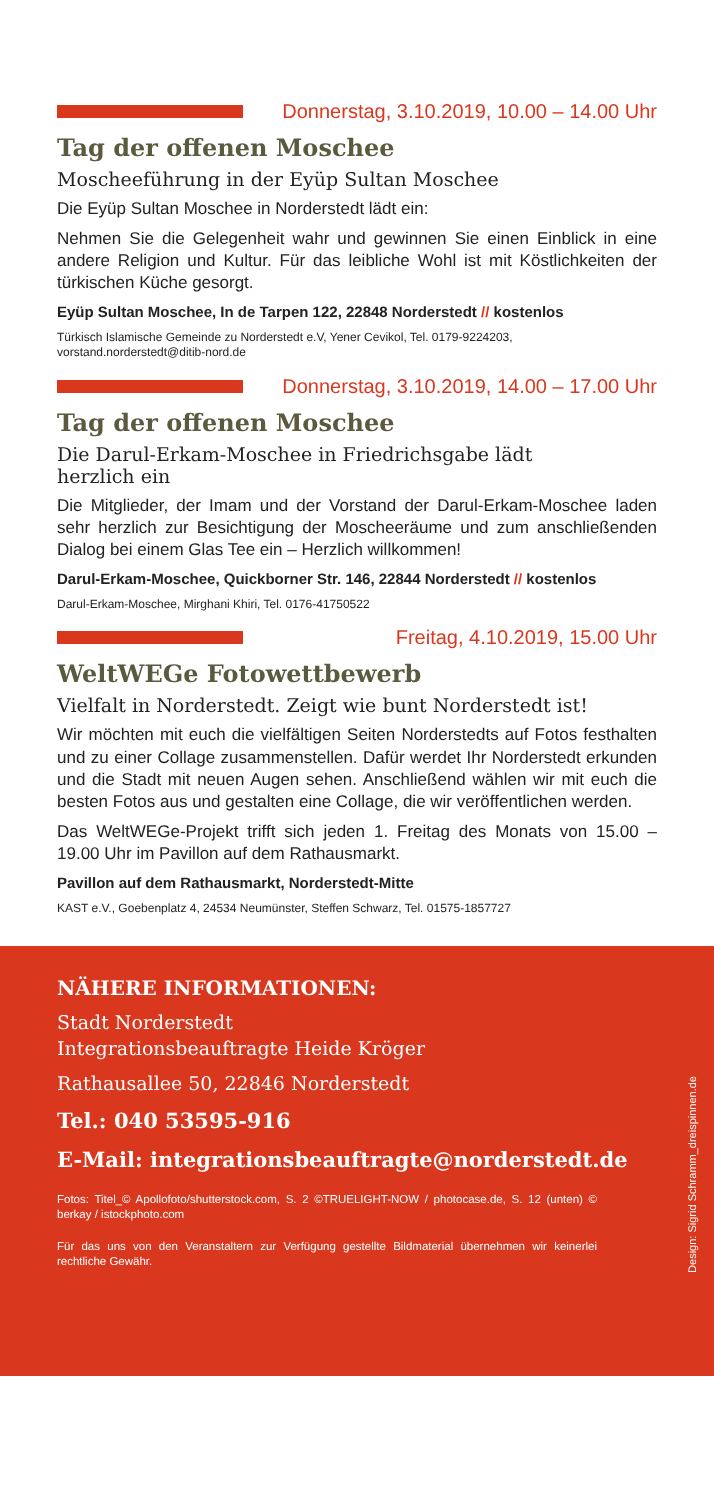Donnerstag, 3.10.2019, 10.00 – 14.00 Uhr
Tag der offenen Moschee
Moscheeführung in der Eyüp Sultan Moschee
Die Eyüp Sultan Moschee in Norderstedt lädt ein:
Nehmen Sie die Gelegenheit wahr und gewinnen Sie einen Einblick in eine andere Religion und Kultur. Für das leibliche Wohl ist mit Köstlichkeiten der türkischen Küche gesorgt.
Eyüp Sultan Moschee, In de Tarpen 122, 22848 Norderstedt // kostenlos
Türkisch Islamische Gemeinde zu Norderstedt e.V, Yener Cevikol, Tel. 0179-9224203, vorstand.norderstedt@ditib-nord.de
Donnerstag, 3.10.2019, 14.00 – 17.00 Uhr
Tag der offenen Moschee
Die Darul-Erkam-Moschee in Friedrichsgabe lädt
herzlich ein
Die Mitglieder, der Imam und der Vorstand der Darul-Erkam-Moschee laden sehr herzlich zur Besichtigung der Moscheeräume und zum anschließenden Dialog bei einem Glas Tee ein – Herzlich willkommen!
Darul-Erkam-Moschee, Quickborner Str. 146, 22844 Norderstedt // kostenlos
Darul-Erkam-Moschee, Mirghani Khiri, Tel. 0176-41750522
Freitag, 4.10.2019, 15.00 Uhr
WeltWEGe Fotowettbewerb
Vielfalt in Norderstedt. Zeigt wie bunt Norderstedt ist!
Wir möchten mit euch die vielfältigen Seiten Norderstedts auf Fotos festhalten und zu einer Collage zusammenstellen. Dafür werdet Ihr Norderstedt erkunden und die Stadt mit neuen Augen sehen. Anschließend wählen wir mit euch die besten Fotos aus und gestalten eine Collage, die wir veröffentlichen werden.
Das WeltWEGe-Projekt trifft sich jeden 1. Freitag des Monats von 15.00 – 19.00 Uhr im Pavillon auf dem Rathausmarkt.
Pavillon auf dem Rathausmarkt, Norderstedt-Mitte
KAST e.V., Goebenplatz 4, 24534 Neumünster, Steffen Schwarz, Tel. 01575-1857727
NÄHERE INFORMATIONEN:
Stadt Norderstedt
Integrationsbeauftragte Heide Kröger
Rathausallee 50, 22846 Norderstedt
Tel.: 040 53595-916
E-Mail: integrationsbeauftragte@norderstedt.de
Fotos: Titel_© Apollofoto/shutterstock.com, S. 2 ©TRUELIGHT-NOW / photocase.de, S. 12 (unten) © berkay / istockphoto.com
Für das uns von den Veranstaltern zur Verfügung gestellte Bildmaterial übernehmen wir keinerlei rechtliche Gewähr.
Design: Sigrid Schramm_dreispinnen.de